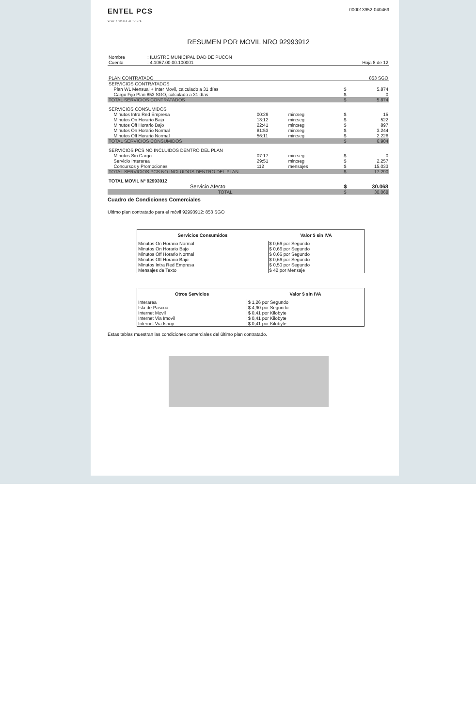ENTEL PCS
Vivir primero el futuro
000013952-040469
RESUMEN POR MOVIL NRO 92993912
| Nombre | : ILUSTRE MUNICIPALIDAD DE PUCON | |
| Cuenta | : 4.1067.00.00.100001 | Hoja 8 de 12 |
| PLAN CONTRATADO | | | | | 853 SGO |
| SERVICIOS CONTRATADOS | | | | | |
| Plan WL Mensual + Inter Movil, calculado a 31 días | | | | $ | 5.874 |
| Cargo Fijo Plan 853 SGO, calculado a 31 días | | | | $ | 0 |
| TOTAL SERVICIOS CONTRATADOS | | | | $ | 5.874 |
| SERVICIOS CONSUMIDOS | | | | | |
| Minutos Intra Red Empresa | 00:29 | min:seg | | $ | 15 |
| Minutos On Horario Bajo | 13:12 | min:seg | | $ | 522 |
| Minutos Off Horario Bajo | 22:41 | min:seg | | $ | 897 |
| Minutos On Horario Normal | 81:53 | min:seg | | $ | 3.244 |
| Minutos Off Horario Normal | 56:11 | min:seg | | $ | 2.226 |
| TOTAL SERVICIOS CONSUMIDOS | | | | $ | 6.904 |
| SERVICIOS PCS NO INCLUIDOS DENTRO DEL PLAN | | | | | |
| Minutos Sin Cargo | 07:17 | min:seg | | $ | 0 |
| Servicio Interarea | 29:51 | min:seg | | $ | 2.257 |
| Concursos y Promociones | 112 | mensajes | | $ | 15.033 |
| TOTAL SERVICIOS PCS NO INCLUIDOS DENTRO DEL PLAN | | | | $ | 17.290 |
| TOTAL MOVIL Nº 92993912 | | | | | |
| Servicio Afecto | | | | $ | 30.068 |
| TOTAL | | | | $ | 30.068 |
Cuadro de Condiciones Comerciales
Ultimo plan contratado para el móvil 92993912: 853 SGO
| Servicios Consumidos | Valor $ sin IVA |
| --- | --- |
| Minutos On Horario Normal | $ 0,66 por Segundo |
| Minutos On Horario Bajo | $ 0,66 por Segundo |
| Minutos Off Horario Normal | $ 0,66 por Segundo |
| Minutos Off Horario Bajo | $ 0,66 por Segundo |
| Minutos Intra Red Empresa | $ 0,50 por Segundo |
| Mensajes de Texto | $ 42 por Mensaje |
| Otros Servicios | Valor $ sin IVA |
| --- | --- |
| Interarea | $ 1,26 por Segundo |
| Isla de Pascua | $ 4,90 por Segundo |
| Internet Movil | $ 0,41 por Kilobyte |
| Internet Via Imovil | $ 0,41 por Kilobyte |
| Internet Via Ishop | $ 0,41 por Kilobyte |
Estas tablas muestran las condiciones comerciales del último plan contratado.